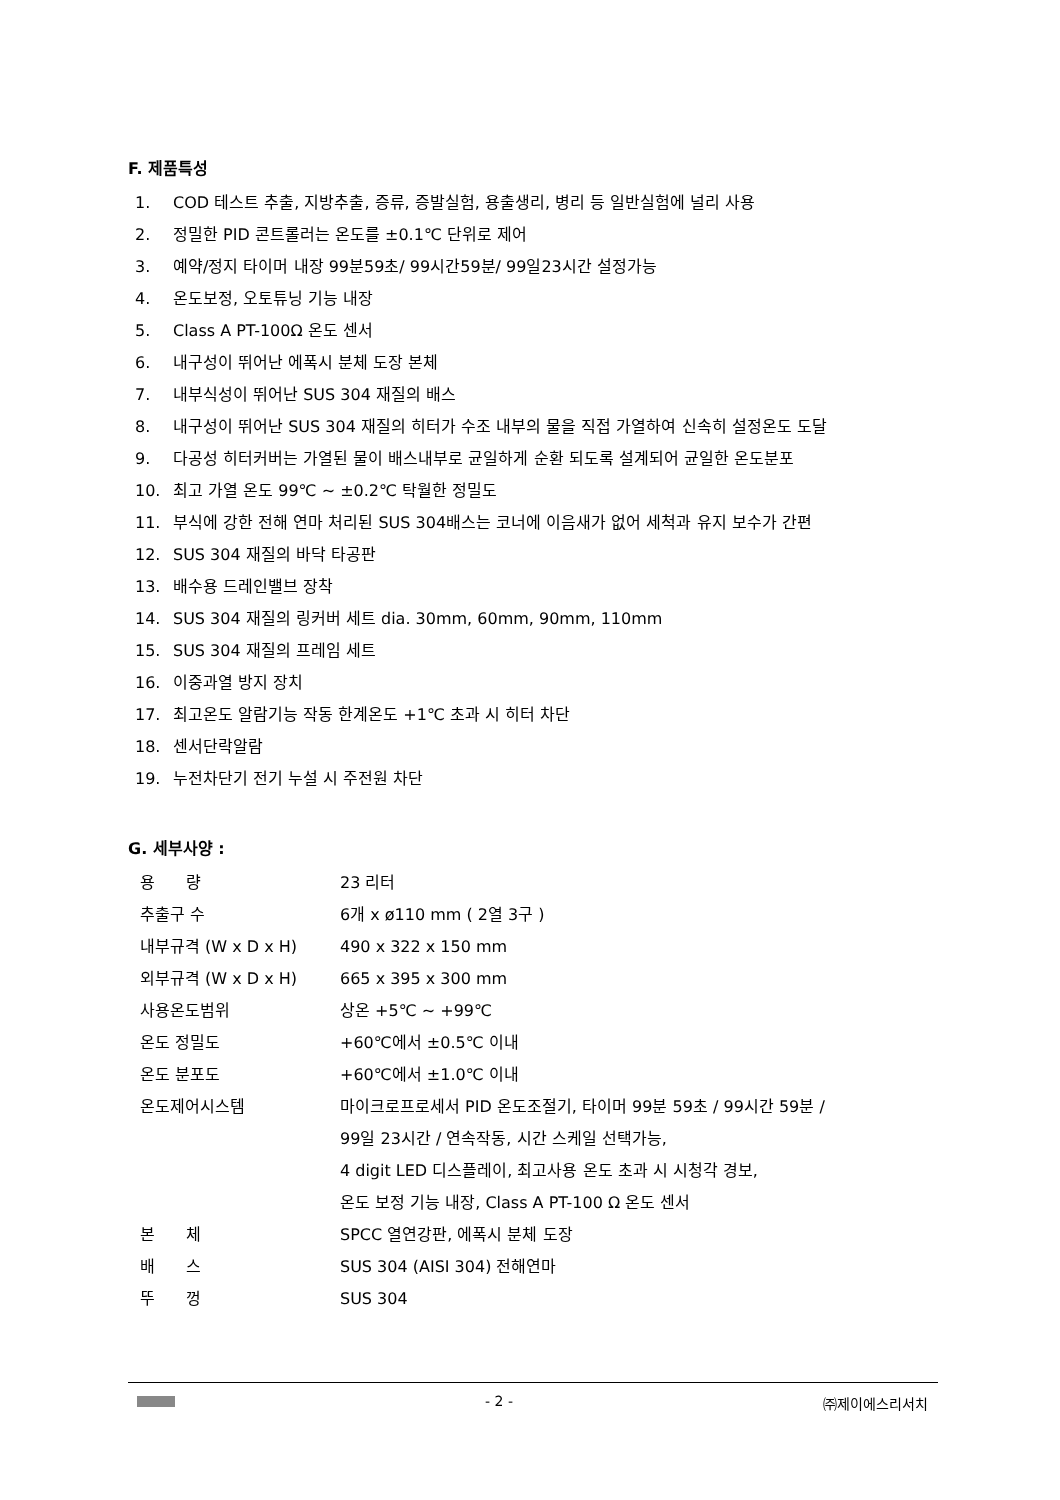F. 제품특성
1. COD 테스트 추출, 지방추출, 증류, 증발실험, 용출생리, 병리 등 일반실험에 널리 사용
2. 정밀한 PID 콘트롤러는 온도를 ±0.1℃ 단위로 제어
3. 예약/정지 타이머 내장 99분59초/ 99시간59분/ 99일23시간 설정가능
4. 온도보정, 오토튜닝 기능 내장
5. Class A PT-100Ω 온도 센서
6. 내구성이 뛰어난 에폭시 분체 도장 본체
7. 내부식성이 뛰어난 SUS 304 재질의 배스
8. 내구성이 뛰어난 SUS 304 재질의 히터가 수조 내부의 물을 직접 가열하여 신속히 설정온도 도달
9. 다공성 히터커버는 가열된 물이 배스내부로 균일하게 순환 되도록 설계되어 균일한 온도분포
10. 최고 가열 온도 99℃ ~ ±0.2℃ 탁월한 정밀도
11. 부식에 강한 전해 연마 처리된 SUS 304배스는 코너에 이음새가 없어 세척과 유지 보수가 간편
12. SUS 304 재질의 바닥 타공판
13. 배수용 드레인밸브 장착
14. SUS 304 재질의 링커버 세트 dia. 30mm, 60mm, 90mm, 110mm
15. SUS 304 재질의 프레임 세트
16. 이중과열 방지 장치
17. 최고온도 알람기능 작동 한계온도 +1℃ 초과 시 히터 차단
18. 센서단락알람
19. 누전차단기 전기 누설 시 주전원 차단
G. 세부사양 :
| 용 량 | 23 리터 |
| 추출구 수 | 6개 x ø110 mm ( 2열 3구 ) |
| 내부규격 (W x D x H) | 490 x 322 x 150 mm |
| 외부규격 (W x D x H) | 665 x 395 x 300 mm |
| 사용온도범위 | 상온 +5℃ ~ +99℃ |
| 온도 정밀도 | +60℃에서 ±0.5℃ 이내 |
| 온도 분포도 | +60℃에서 ±1.0℃ 이내 |
| 온도제어시스템 | 마이크로프로세서 PID 온도조절기, 타이머 99분 59초 / 99시간 59분 / 99일 23시간 / 연속작동, 시간 스케일 선택가능, 4 digit LED 디스플레이, 최고사용 온도 초과 시 시청각 경보, 온도 보정 기능 내장, Class A PT-100 Ω 온도 센서 |
| 본 체 | SPCC 열연강판, 에폭시 분체 도장 |
| 배 스 | SUS 304 (AISI 304) 전해연마 |
| 뚜 껑 | SUS 304 |
- 2 - ㈜제이에스리서치